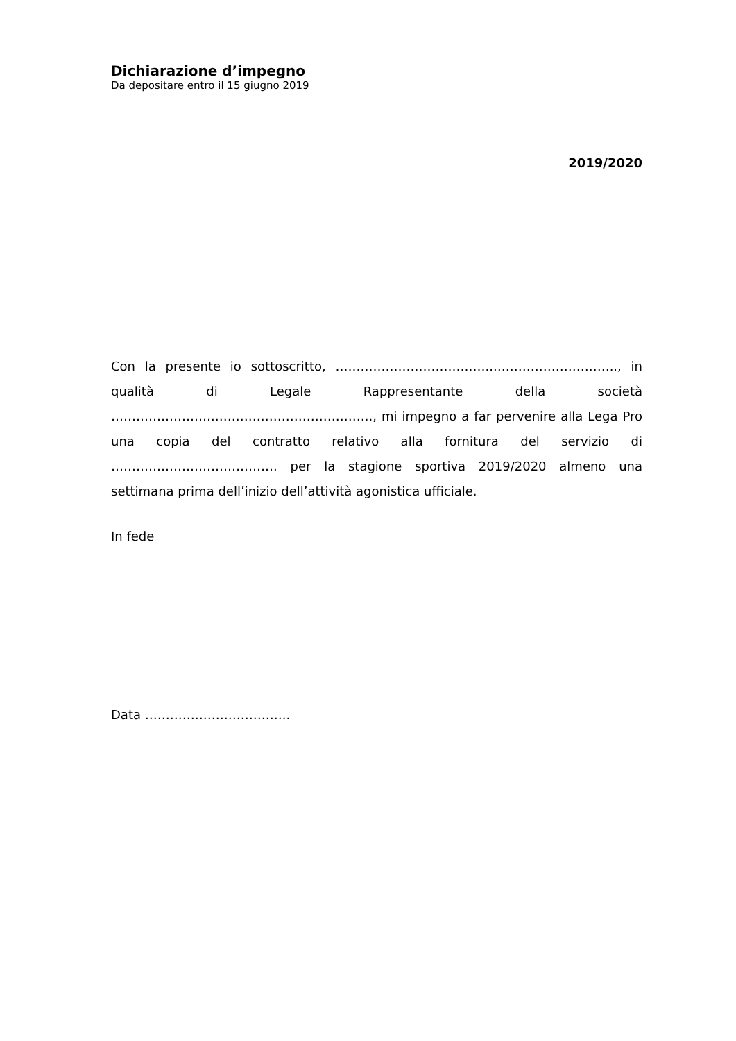Dichiarazione d’impegno
Da depositare entro il 15 giugno 2019
2019/2020
Con la presente io sottoscritto, ………………………………...……………………….., in qualità di Legale Rappresentante della società …………………….……………………………….., mi impegno a far pervenire alla Lega Pro una copia del contratto relativo alla fornitura del servizio di …………………………………. per la stagione sportiva 2019/2020 almeno una settimana prima dell’inizio dell’attività agonistica ufficiale.
In fede
Data ……………………………..